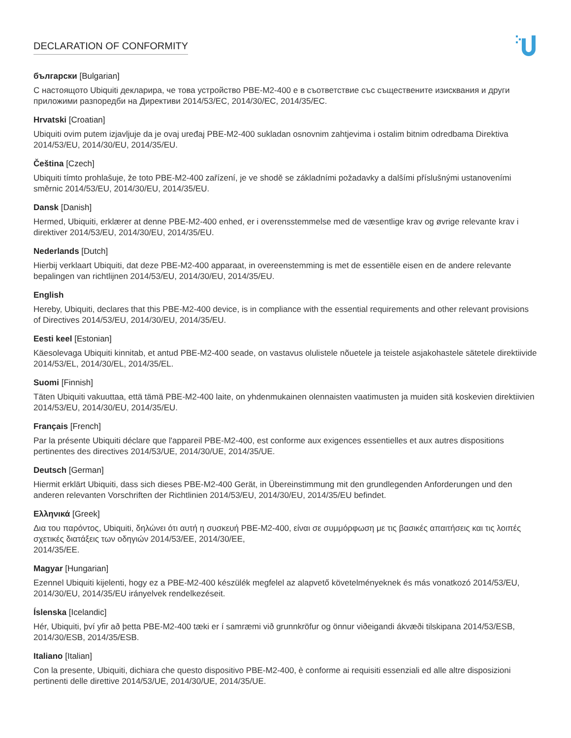DECLARATION OF CONFORMITY
български [Bulgarian]
С настоящото Ubiquiti декларира, че това устройство PBE-M2-400 е в съответствие със съществените изисквания и други приложими разпоредби на Директиви 2014/53/EC, 2014/30/ЕС, 2014/35/ЕС.
Hrvatski [Croatian]
Ubiquiti ovim putem izjavljuje da je ovaj uređaj PBE-M2-400 sukladan osnovnim zahtjevima i ostalim bitnim odredbama Direktiva 2014/53/EU, 2014/30/EU, 2014/35/EU.
Čeština [Czech]
Ubiquiti tímto prohlašuje, že toto PBE-M2-400 zařízení, je ve shodě se základními požadavky a dalšími příslušnými ustanoveními směrnic 2014/53/EU, 2014/30/EU, 2014/35/EU.
Dansk [Danish]
Hermed, Ubiquiti, erklærer at denne PBE-M2-400 enhed, er i overensstemmelse med de væsentlige krav og øvrige relevante krav i direktiver 2014/53/EU, 2014/30/EU, 2014/35/EU.
Nederlands [Dutch]
Hierbij verklaart Ubiquiti, dat deze PBE-M2-400 apparaat, in overeenstemming is met de essentiële eisen en de andere relevante bepalingen van richtlijnen 2014/53/EU, 2014/30/EU, 2014/35/EU.
English
Hereby, Ubiquiti, declares that this PBE-M2-400 device, is in compliance with the essential requirements and other relevant provisions of Directives 2014/53/EU, 2014/30/EU, 2014/35/EU.
Eesti keel [Estonian]
Käesolevaga Ubiquiti kinnitab, et antud PBE-M2-400 seade, on vastavus olulistele nõuetele ja teistele asjakohastele sätetele direktiivide 2014/53/EL, 2014/30/EL, 2014/35/EL.
Suomi [Finnish]
Täten Ubiquiti vakuuttaa, että tämä PBE-M2-400 laite, on yhdenmukainen olennaisten vaatimusten ja muiden sitä koskevien direktiivien 2014/53/EU, 2014/30/EU, 2014/35/EU.
Français [French]
Par la présente Ubiquiti déclare que l'appareil PBE-M2-400, est conforme aux exigences essentielles et aux autres dispositions pertinentes des directives 2014/53/UE, 2014/30/UE, 2014/35/UE.
Deutsch [German]
Hiermit erklärt Ubiquiti, dass sich dieses PBE-M2-400 Gerät, in Übereinstimmung mit den grundlegenden Anforderungen und den anderen relevanten Vorschriften der Richtlinien 2014/53/EU, 2014/30/EU, 2014/35/EU befindet.
Ελληνικά [Greek]
Δια του παρόντος, Ubiquiti, δηλώνει ότι αυτή η συσκευή PBE-M2-400, είναι σε συμμόρφωση με τις βασικές απαιτήσεις και τις λοιπές σχετικές διατάξεις των οδηγιών 2014/53/EE, 2014/30/EE,
2014/35/EE.
Magyar [Hungarian]
Ezennel Ubiquiti kijelenti, hogy ez a PBE-M2-400 készülék megfelel az alapvető követelményeknek és más vonatkozó 2014/53/EU, 2014/30/EU, 2014/35/EU irányelvek rendelkezéseit.
Íslenska [Icelandic]
Hér, Ubiquiti, því yfir að þetta PBE-M2-400 tæki er í samræmi við grunnkröfur og önnur viðeigandi ákvæði tilskipana 2014/53/ESB, 2014/30/ESB, 2014/35/ESB.
Italiano [Italian]
Con la presente, Ubiquiti, dichiara che questo dispositivo PBE-M2-400, è conforme ai requisiti essenziali ed alle altre disposizioni pertinenti delle direttive 2014/53/UE, 2014/30/UE, 2014/35/UE.